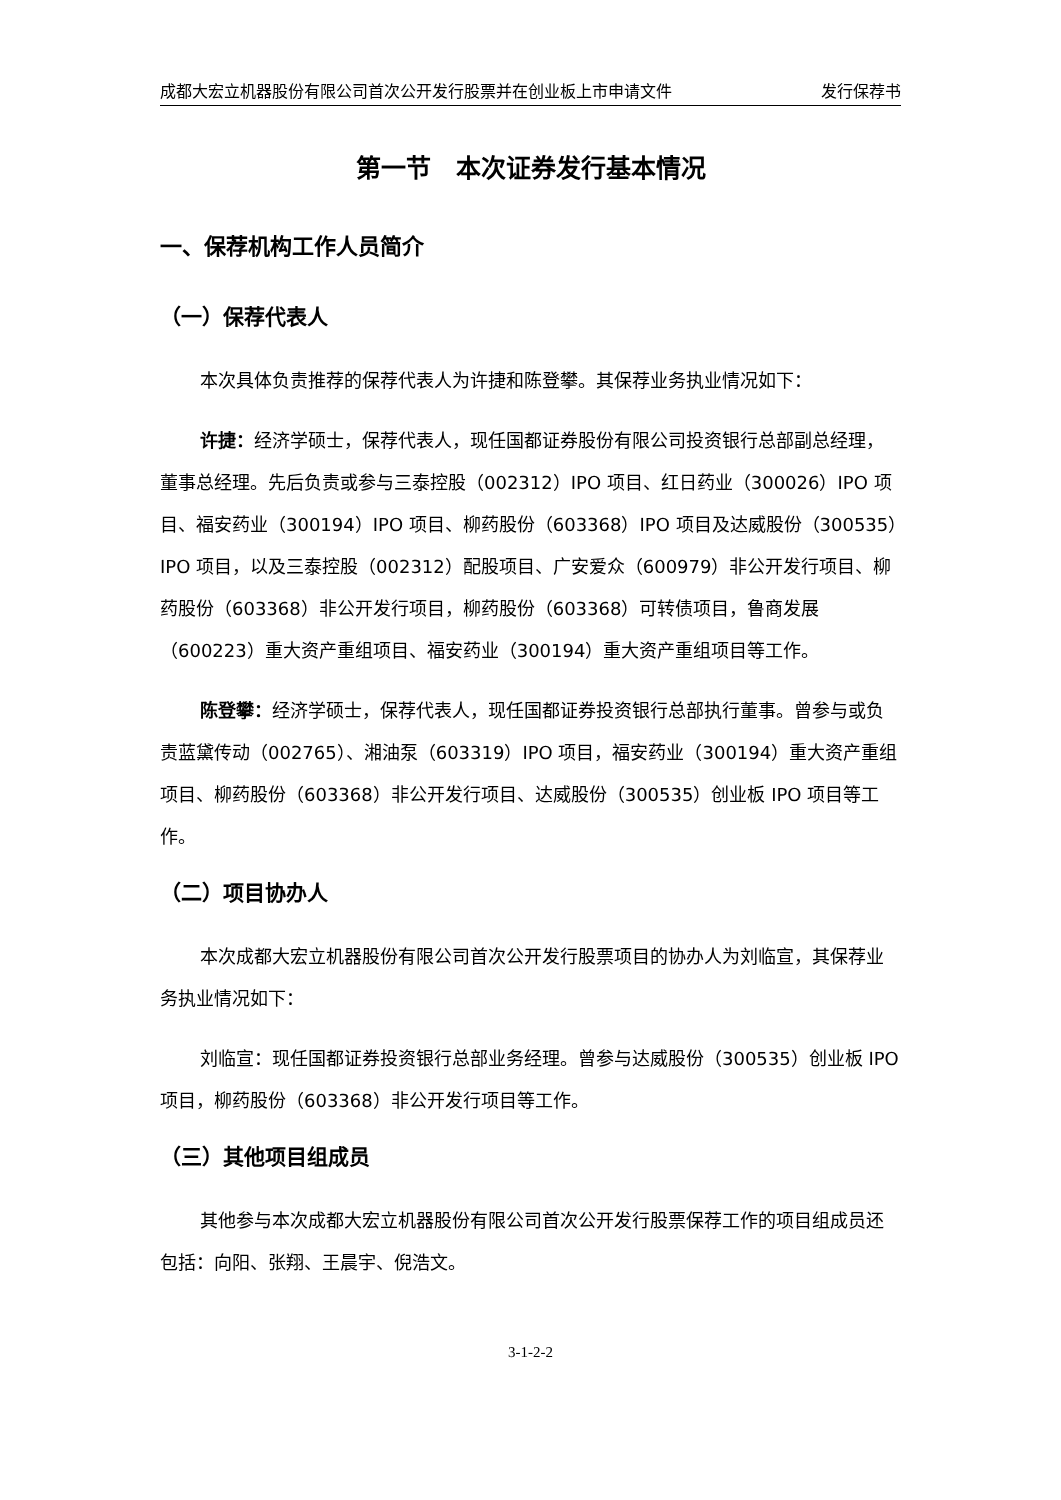成都大宏立机器股份有限公司首次公开发行股票并在创业板上市申请文件 发行保荐书
第一节　本次证券发行基本情况
一、保荐机构工作人员简介
（一）保荐代表人
本次具体负责推荐的保荐代表人为许捷和陈登攀。其保荐业务执业情况如下：
许捷：经济学硕士，保荐代表人，现任国都证券股份有限公司投资银行总部副总经理，董事总经理。先后负责或参与三泰控股（002312）IPO 项目、红日药业（300026）IPO 项目、福安药业（300194）IPO 项目、柳药股份（603368）IPO 项目及达威股份（300535）IPO 项目，以及三泰控股（002312）配股项目、广安爱众（600979）非公开发行项目、柳药股份（603368）非公开发行项目，柳药股份（603368）可转债项目，鲁商发展（600223）重大资产重组项目、福安药业（300194）重大资产重组项目等工作。
陈登攀：经济学硕士，保荐代表人，现任国都证券投资银行总部执行董事。曾参与或负责蓝黛传动（002765）、湘油泵（603319）IPO 项目，福安药业（300194）重大资产重组项目、柳药股份（603368）非公开发行项目、达威股份（300535）创业板 IPO 项目等工作。
（二）项目协办人
本次成都大宏立机器股份有限公司首次公开发行股票项目的协办人为刘临宣，其保荐业务执业情况如下：
刘临宣：现任国都证券投资银行总部业务经理。曾参与达威股份（300535）创业板 IPO 项目，柳药股份（603368）非公开发行项目等工作。
（三）其他项目组成员
其他参与本次成都大宏立机器股份有限公司首次公开发行股票保荐工作的项目组成员还包括：向阳、张翔、王晨宇、倪浩文。
3-1-2-2